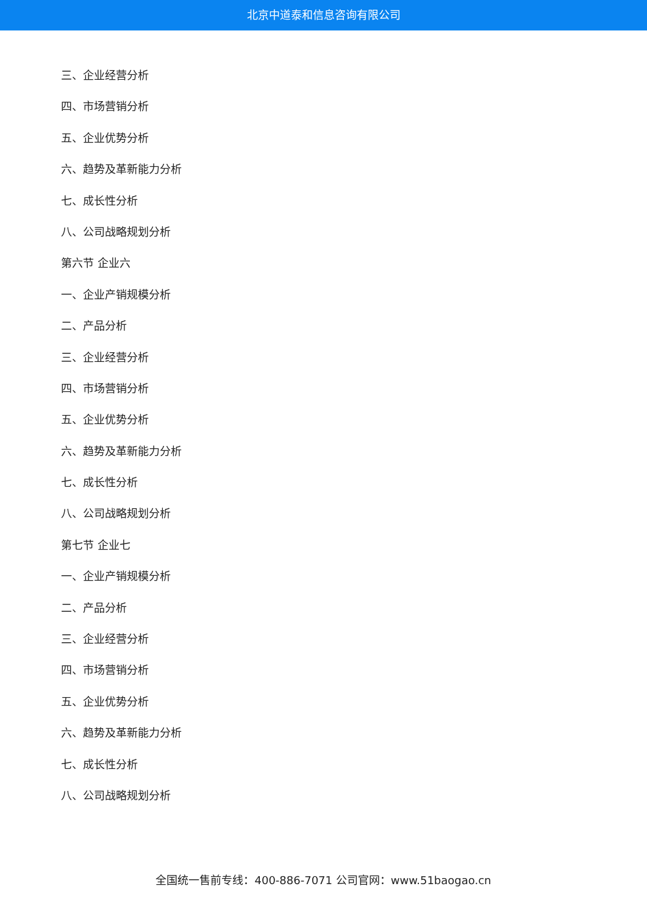北京中道泰和信息咨询有限公司
三、企业经营分析
四、市场营销分析
五、企业优势分析
六、趋势及革新能力分析
七、成长性分析
八、公司战略规划分析
第六节 企业六
一、企业产销规模分析
二、产品分析
三、企业经营分析
四、市场营销分析
五、企业优势分析
六、趋势及革新能力分析
七、成长性分析
八、公司战略规划分析
第七节 企业七
一、企业产销规模分析
二、产品分析
三、企业经营分析
四、市场营销分析
五、企业优势分析
六、趋势及革新能力分析
七、成长性分析
八、公司战略规划分析
全国统一售前专线：400-886-7071 公司官网：www.51baogao.cn